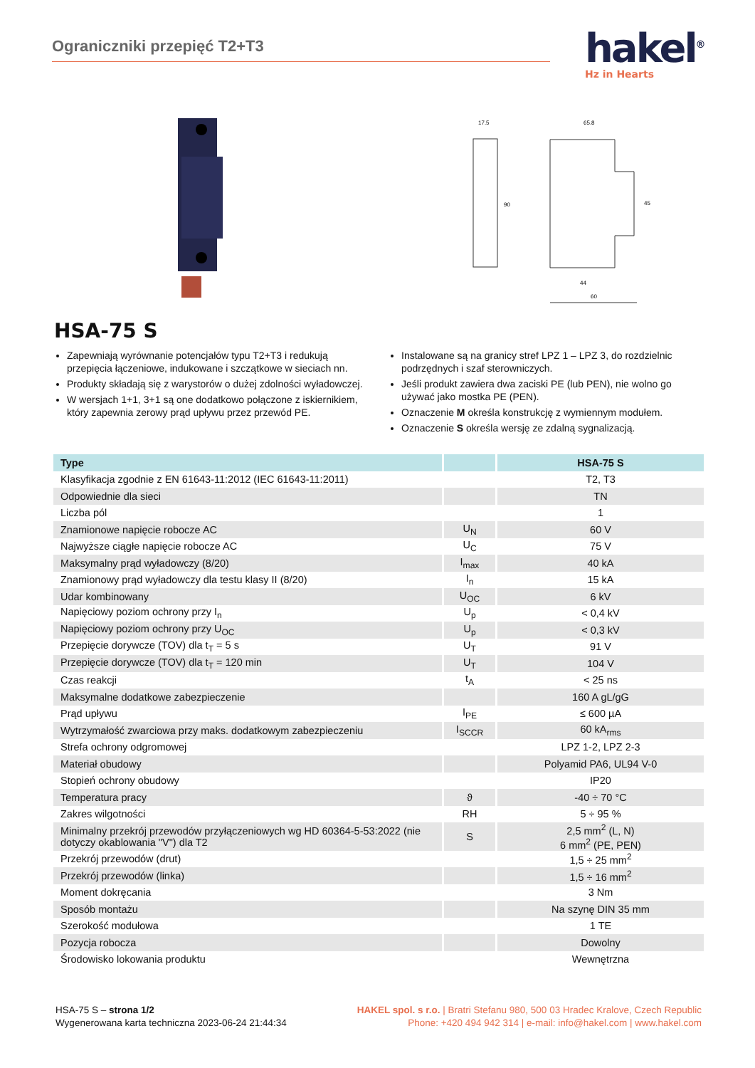Ograniczniki przepięć T2+T3
hakel<sup>®</sup>
Hz in Hearts
17.5
65.8
90
45
44
60
HSA-75 S
Zapewniają wyrównanie potencjałów typu T2+T3 i redukują przepięcia łączeniowe, indukowane i szczątkowe w sieciach nn.
Produkty składają się z warystorów o dużej zdolności wyładowczej.
W wersjach 1+1, 3+1 są one dodatkowo połączone z iskiernikiem, który zapewnia zerowy prąd upływu przez przewód PE.
Instalowane są na granicy stref LPZ 1 – LPZ 3, do rozdzielnic podrzędnych i szaf sterowniczych.
Jeśli produkt zawiera dwa zaciski PE (lub PEN), nie wolno go używać jako mostka PE (PEN).
Oznaczenie M określa konstrukcję z wymiennym modułem.
Oznaczenie S określa wersję ze zdalną sygnalizacją.
| Type | | HSA-75 S |
| --- | --- | --- |
| Klasyfikacja zgodnie z EN 61643-11:2012 (IEC 61643-11:2011) | | T2, T3 |
| Odpowiednie dla sieci | | TN |
| Liczba pól | | 1 |
| Znamionowe napięcie robocze AC | U<sub>N</sub> | 60 V |
| Najwyższe ciągłe napięcie robocze AC | U<sub>C</sub> | 75 V |
| Maksymalny prąd wyładowczy (8/20) | I<sub>max</sub> | 40 kA |
| Znamionowy prąd wyładowczy dla testu klasy II (8/20) | I<sub>n</sub> | 15 kA |
| Udar kombinowany | U<sub>OC</sub> | 6 kV |
| Napięciowy poziom ochrony przy I<sub>n</sub> | U<sub>p</sub> | < 0,4 kV |
| Napięciowy poziom ochrony przy U<sub>OC</sub> | U<sub>p</sub> | < 0,3 kV |
| Przepięcie dorywcze (TOV) dla t<sub>T</sub> = 5 s | U<sub>T</sub> | 91 V |
| Przepięcie dorywcze (TOV) dla t<sub>T</sub> = 120 min | U<sub>T</sub> | 104 V |
| Czas reakcji | t<sub>A</sub> | < 25 ns |
| Maksymalne dodatkowe zabezpieczenie | | 160 A gL/gG |
| Prąd upływu | I<sub>PE</sub> | ≤ 600 µA |
| Wytrzymałość zwarciowa przy maks. dodatkowym zabezpieczeniu | I<sub>SCCR</sub> | 60 kA<sub>rms</sub> |
| Strefa ochrony odgromowej | | LPZ 1-2, LPZ 2-3 |
| Materiał obudowy | | Polyamid PA6, UL94 V-0 |
| Stopień ochrony obudowy | | IP20 |
| Temperatura pracy | ϑ | -40 ÷ 70 °C |
| Zakres wilgotności | RH | 5 ÷ 95 % |
| Minimalny przekrój przewodów przyłączeniowych wg HD 60364-5-53:2022 (nie dotyczy okablowania "V") dla T2 | S | 2,5 mm<sup>2</sup> (L, N) 6 mm<sup>2</sup> (PE, PEN) |
| Przekrój przewodów (drut) | | 1,5 ÷ 25 mm<sup>2</sup> |
| Przekrój przewodów (linka) | | 1,5 ÷ 16 mm<sup>2</sup> |
| Moment dokręcania | | 3 Nm |
| Sposób montażu | | Na szynę DIN 35 mm |
| Szerokość modułowa | | 1 TE |
| Pozycja robocza | | Dowolny |
| Środowisko lokowania produktu | | Wewnętrzna |
HSA-75 S – strona 1/2
Wygenerowana karta techniczna 2023-06-24 21:44:34
HAKEL spol. s r.o. | Bratri Stefanu 980, 500 03 Hradec Kralove, Czech Republic
Phone: +420 494 942 314 | e-mail: info@hakel.com | www.hakel.com